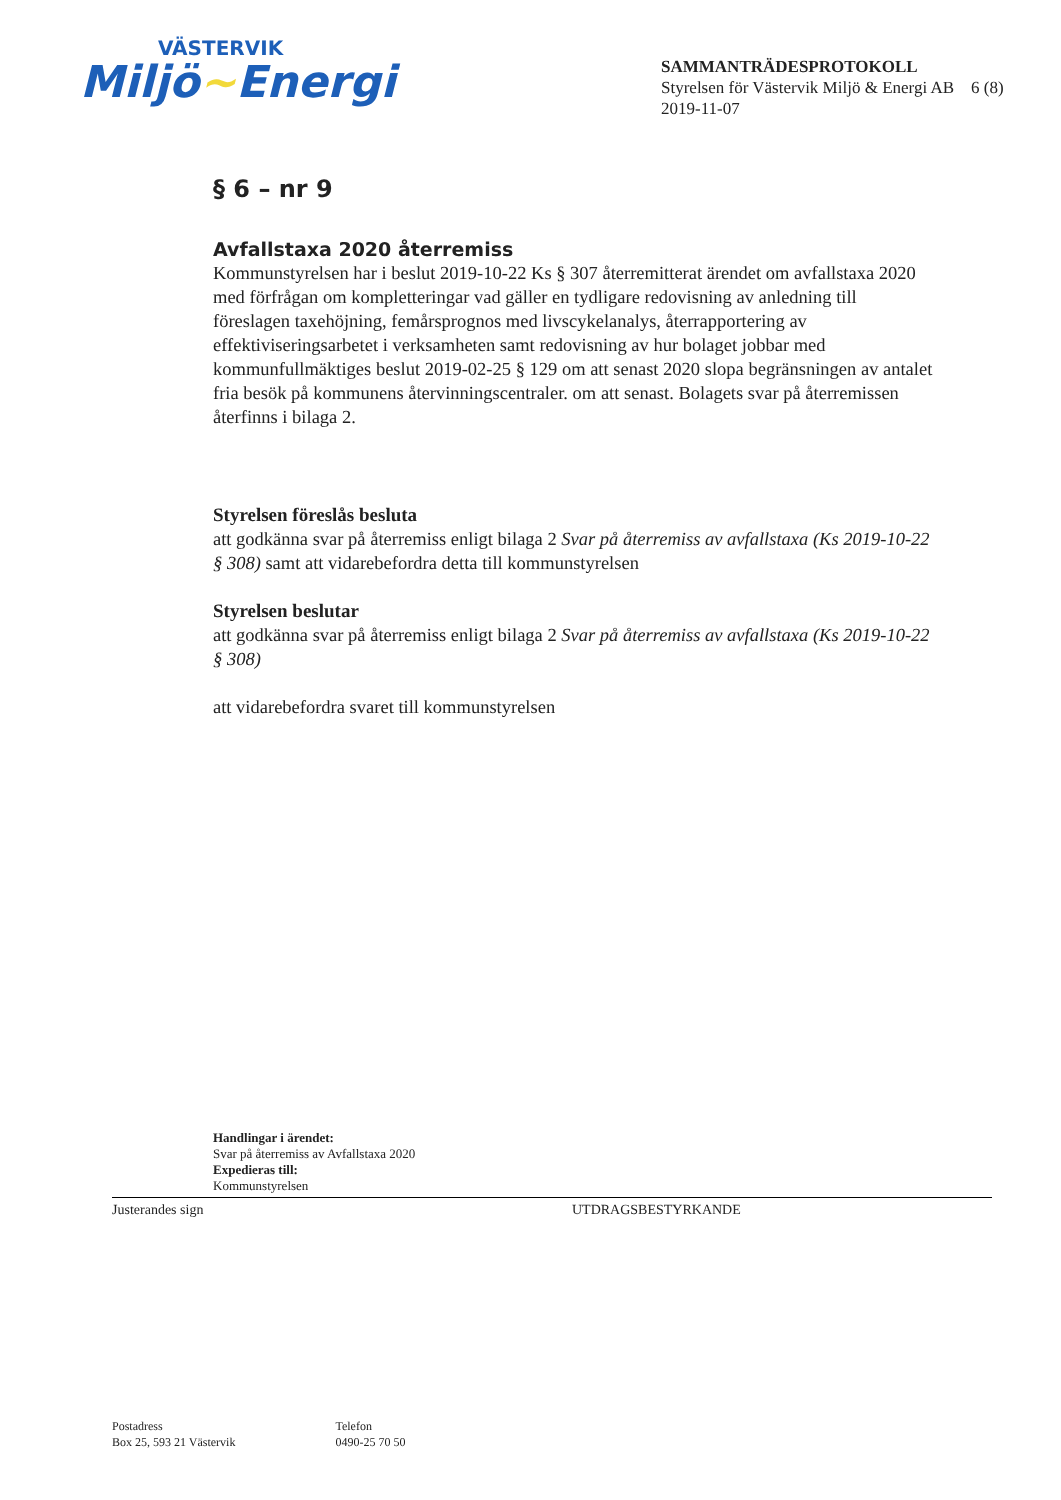VÄSTERVIK
Miljö~Energi
SAMMANTRÄDESPROTOKOLL
Styrelsen för Västervik Miljö & Energi AB 6 (8)
2019-11-07
§ 6 – nr 9
Avfallstaxa 2020 återremiss
Kommunstyrelsen har i beslut 2019-10-22 Ks § 307 återremitterat ärendet om avfallstaxa 2020 med förfrågan om kompletteringar vad gäller en tydligare redovisning av anledning till föreslagen taxehöjning, femårsprognos med livscykelanalys, återrapportering av effektiviseringsarbetet i verksamheten samt redovisning av hur bolaget jobbar med kommunfullmäktiges beslut 2019-02-25 § 129 om att senast 2020 slopa begränsningen av antalet fria besök på kommunens återvinningscentraler. om att senast. Bolagets svar på återremissen återfinns i bilaga 2.
Styrelsen föreslås besluta
att godkänna svar på återremiss enligt bilaga 2 Svar på återremiss av avfallstaxa (Ks 2019-10-22 § 308) samt att vidarebefordra detta till kommunstyrelsen
Styrelsen beslutar
att godkänna svar på återremiss enligt bilaga 2 Svar på återremiss av avfallstaxa (Ks 2019-10-22 § 308)
att vidarebefordra svaret till kommunstyrelsen
Handlingar i ärendet:
Svar på återremiss av Avfallstaxa 2020
Expedieras till:
Kommunstyrelsen
Justerandes sign UTDRAGSBESTYRKANDE
Postadress
Box 25, 593 21 Västervik
Telefon
0490-25 70 50